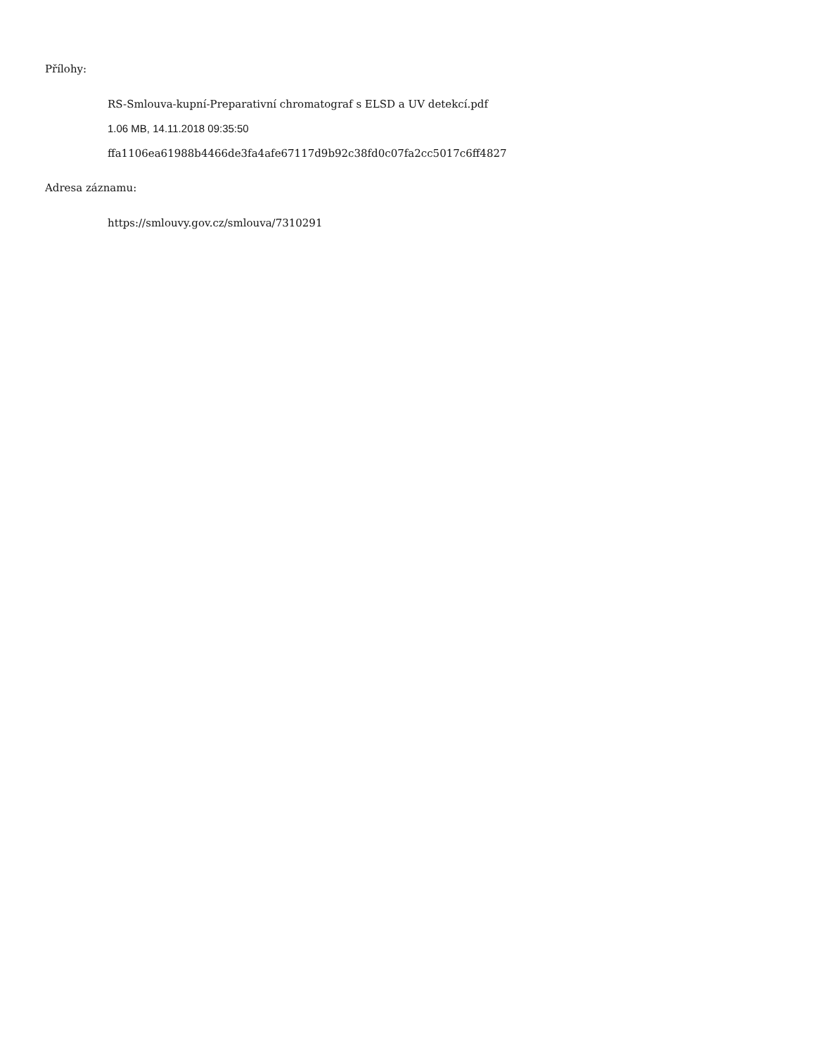Přílohy:
RS-Smlouva-kupní-Preparativní chromatograf s ELSD a UV detekcí.pdf
1.06 MB, 14.11.2018 09:35:50
ffa1106ea61988b4466de3fa4afe67117d9b92c38fd0c07fa2cc5017c6ff4827
Adresa záznamu:
https://smlouvy.gov.cz/smlouva/7310291